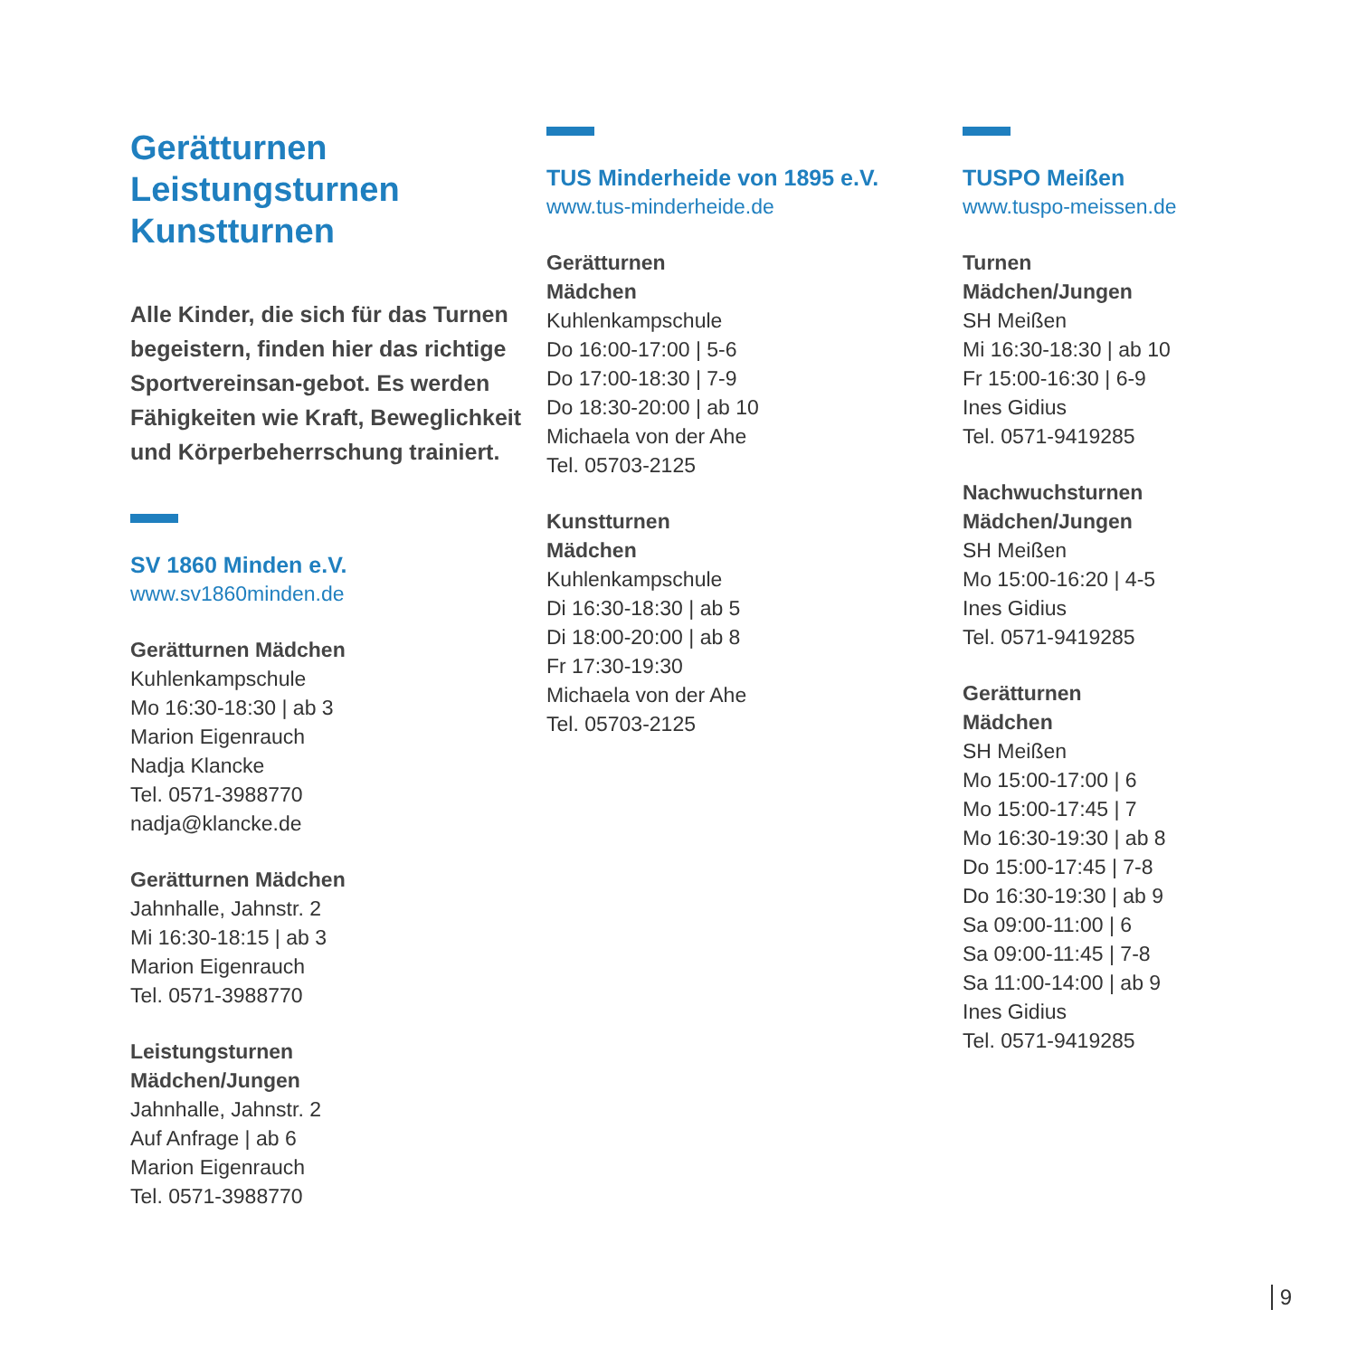Gerätturnen
Leistungsturnen
Kunstturnen
Alle Kinder, die sich für das Turnen begeistern, finden hier das richtige Sportvereinsan-gebot. Es werden Fähigkeiten wie Kraft, Beweglichkeit und Körperbeherrschung trainiert.
SV 1860 Minden e.V.
www.sv1860minden.de
Gerätturnen Mädchen
Kuhlenkampschule
Mo 16:30-18:30 | ab 3
Marion Eigenrauch
Nadja Klancke
Tel. 0571-3988770
nadja@klancke.de
Gerätturnen Mädchen
Jahnhalle, Jahnstr. 2
Mi 16:30-18:15 | ab 3
Marion Eigenrauch
Tel. 0571-3988770
Leistungsturnen
Mädchen/Jungen
Jahnhalle, Jahnstr. 2
Auf Anfrage | ab 6
Marion Eigenrauch
Tel. 0571-3988770
TUS Minderheide von 1895 e.V.
www.tus-minderheide.de
Gerätturnen
Mädchen
Kuhlenkampschule
Do 16:00-17:00 | 5-6
Do 17:00-18:30 | 7-9
Do 18:30-20:00 | ab 10
Michaela von der Ahe
Tel. 05703-2125
Kunstturnen
Mädchen
Kuhlenkampschule
Di 16:30-18:30 | ab 5
Di 18:00-20:00 | ab 8
Fr 17:30-19:30
Michaela von der Ahe
Tel. 05703-2125
TUSPO Meißen
www.tuspo-meissen.de
Turnen
Mädchen/Jungen
SH Meißen
Mi 16:30-18:30 | ab 10
Fr 15:00-16:30 | 6-9
Ines Gidius
Tel. 0571-9419285
Nachwuchsturnen
Mädchen/Jungen
SH Meißen
Mo 15:00-16:20 | 4-5
Ines Gidius
Tel. 0571-9419285
Gerätturnen
Mädchen
SH Meißen
Mo 15:00-17:00 | 6
Mo 15:00-17:45 | 7
Mo 16:30-19:30 | ab 8
Do 15:00-17:45 | 7-8
Do 16:30-19:30 | ab 9
Sa 09:00-11:00 | 6
Sa 09:00-11:45 | 7-8
Sa 11:00-14:00 | ab 9
Ines Gidius
Tel. 0571-9419285
9